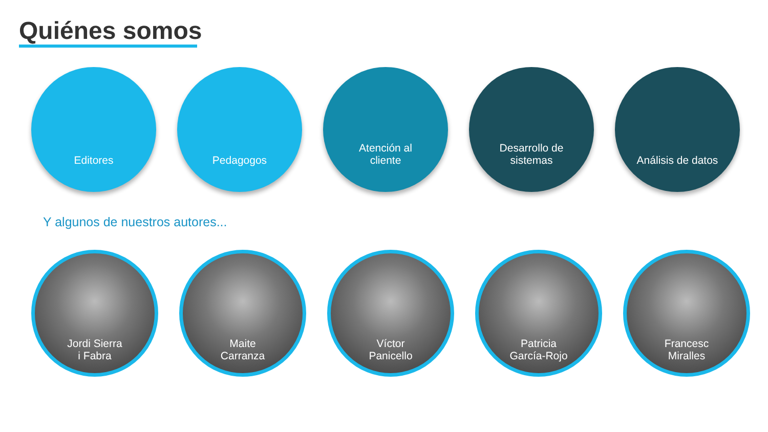Quiénes somos
Editores Pedagogos Atención al
cliente
Desarrollo de
sistemas
Análisis de datos
Y algunos de nuestros autores...
Jordi Sierra
i Fabra
Maite
Carranza
Víctor
Panicello
Patricia
García-Rojo
Francesc
Miralles